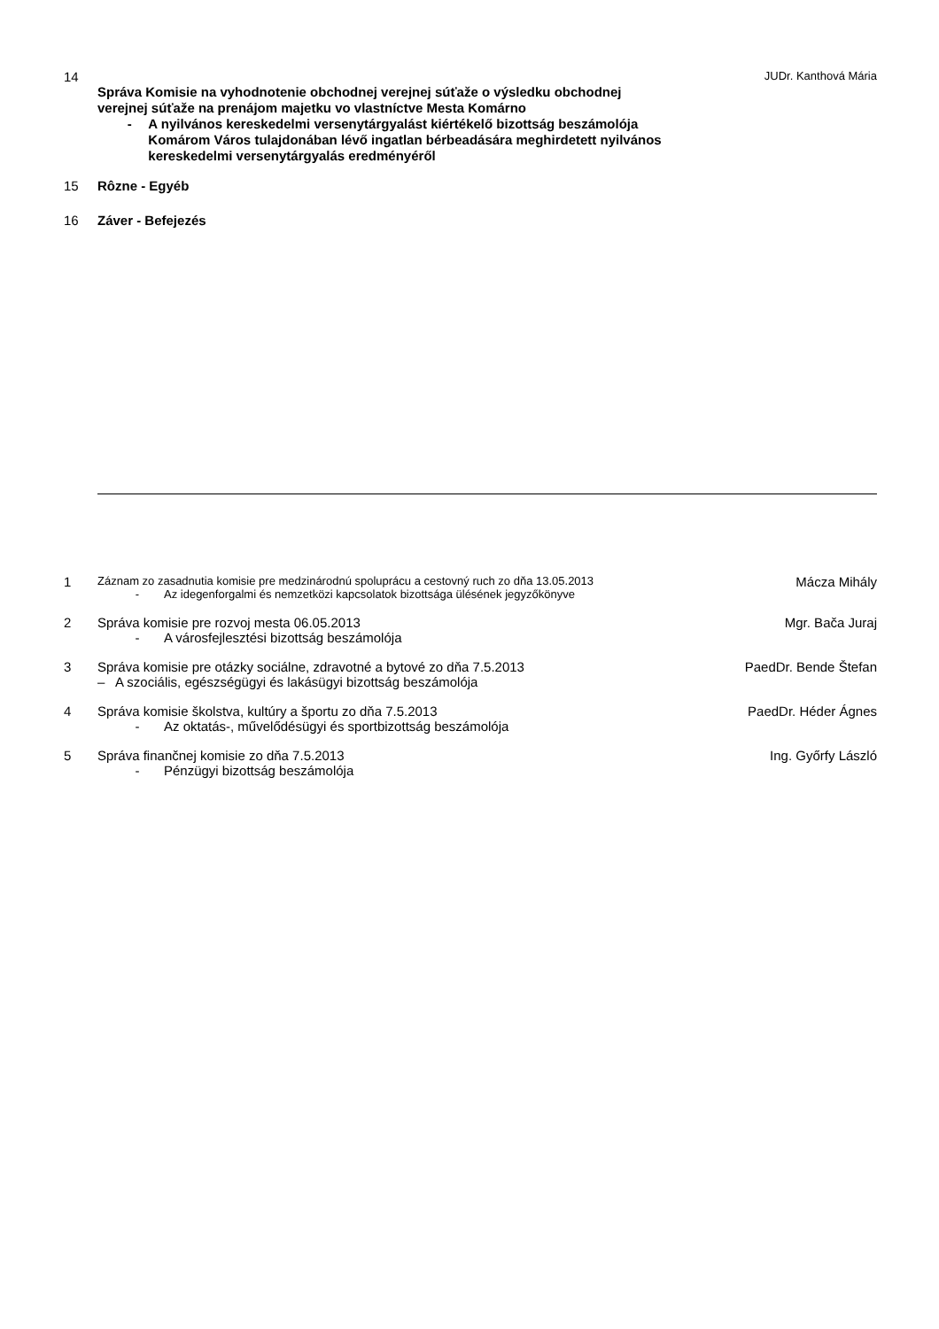14
JUDr. Kanthová Mária
Správa Komisie na vyhodnotenie obchodnej verejnej súťaže o výsledku obchodnej verejnej súťaže na prenájom majetku vo vlastníctve Mesta Komárno
- A nyilvános kereskedelmi versenytárgyalást kiértékelő bizottság beszámolója Komárom Város tulajdonában lévő ingatlan bérbeadására meghirdetett nyilvános kereskedelmi versenytárgyalás eredményéről
15 Rôzne - Egyéb
16 Záver - Befejezés
1
Záznam zo zasadnutia komisie pre medzinárodnú spoluprácu a cestovný ruch zo dňa 13.05.2013
- Az idegenforgalmi és nemzetközi kapcsolatok bizottsága ülésének jegyzőkönyve
Mácza Mihály
2 Správa komisie pre rozvoj mesta 06.05.2013
- A városfejlesztési bizottság beszámolója
Mgr. Bača Juraj
3 Správa komisie pre otázky sociálne, zdravotné a bytové zo dňa 7.5.2013
– A szociális, egészségügyi és lakásügyi bizottság beszámolója
PaedDr. Bende Štefan
4 Správa komisie školstva, kultúry a športu zo dňa 7.5.2013
- Az oktatás-, művelődésügyi és sportbizottság beszámolója
PaedDr. Héder Ágnes
5 Správa finančnej komisie zo dňa 7.5.2013
- Pénzügyi bizottság beszámolója
Ing. Győrfy László